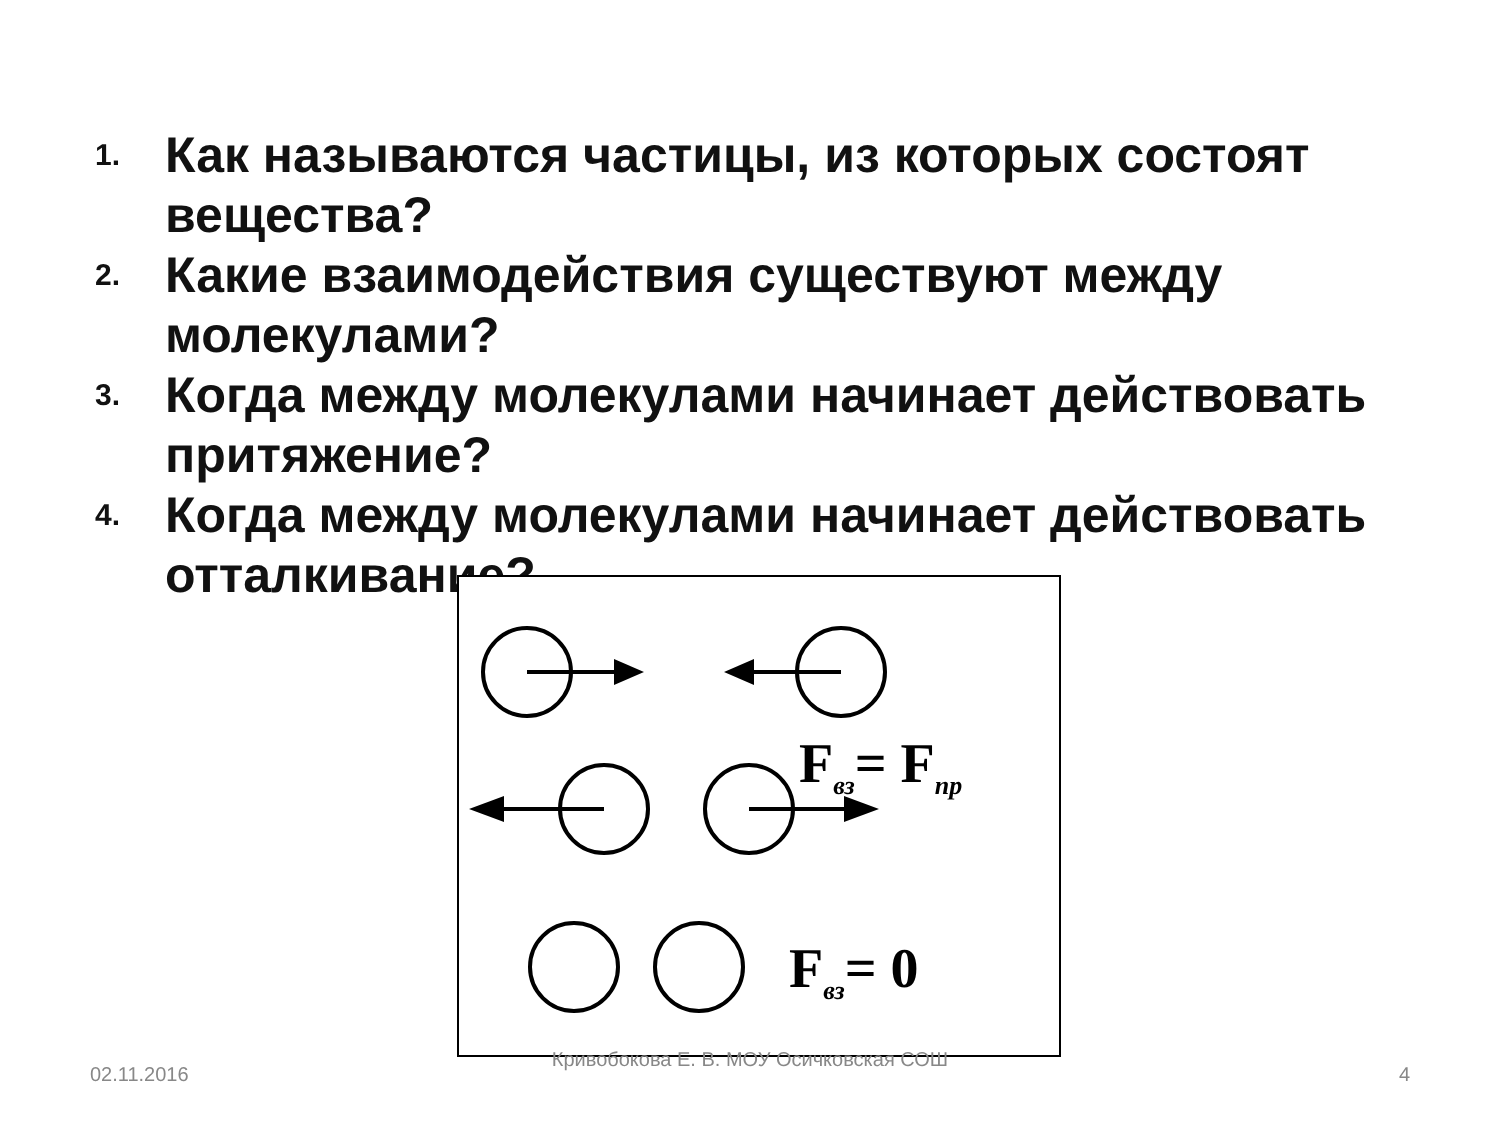1. Как называются частицы, из которых состоят вещества?
2. Какие взаимодействия существуют между молекулами?
3. Когда между молекулами начинает действовать притяжение?
4. Когда между молекулами начинает действовать отталкивание?
Fвз= Fпр
Fвз= 0
02.11.2016
Кривобокова Е. В. МОУ Осичковская СОШ
4